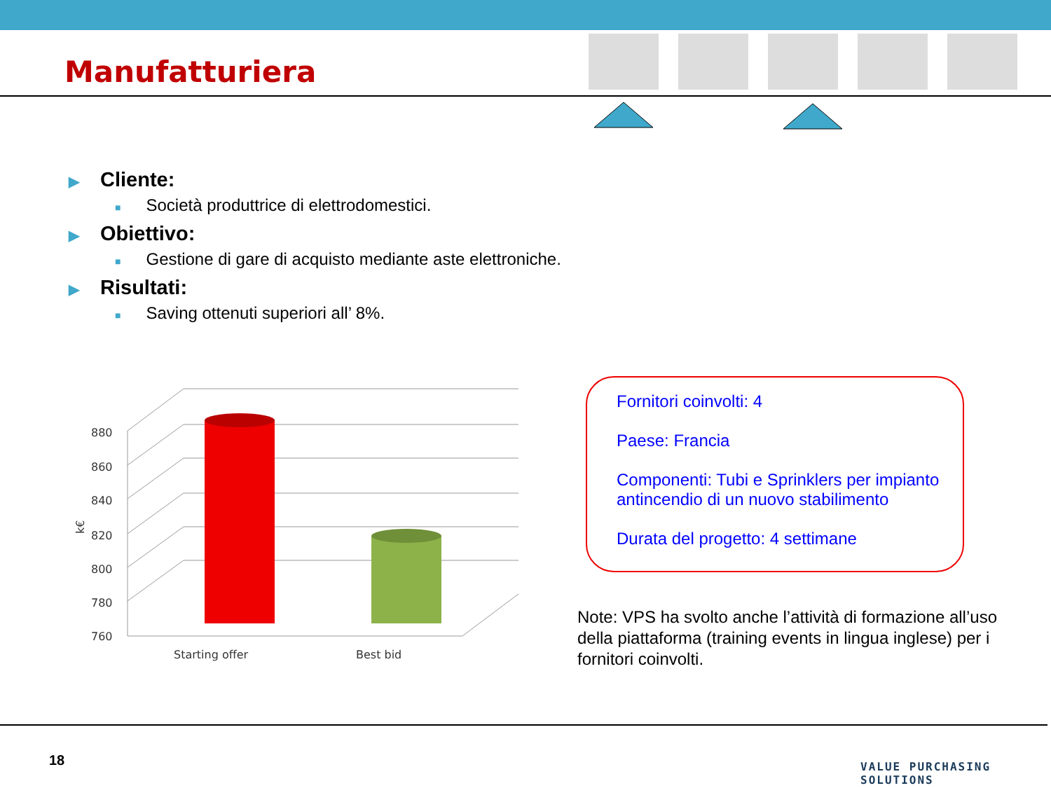Manufatturiera
▶ Cliente:
■ Società produttrice di elettrodomestici.
▶ Obiettivo:
■ Gestione di gare di acquisto mediante aste elettroniche.
▶ Risultati:
■ Saving ottenuti superiori all’ 8%.
760
780
800
820
840
860
880
k€
Starting offer
Best bid
Fornitori coinvolti: 4
Paese: Francia
Componenti: Tubi e Sprinklers per impianto antincendio di un nuovo stabilimento
Durata del progetto: 4 settimane
Note: VPS ha svolto anche l’attività di formazione all’uso della piattaforma (training events in lingua inglese) per i fornitori coinvolti.
18 VALUE PURCHASING SOLUTIONS